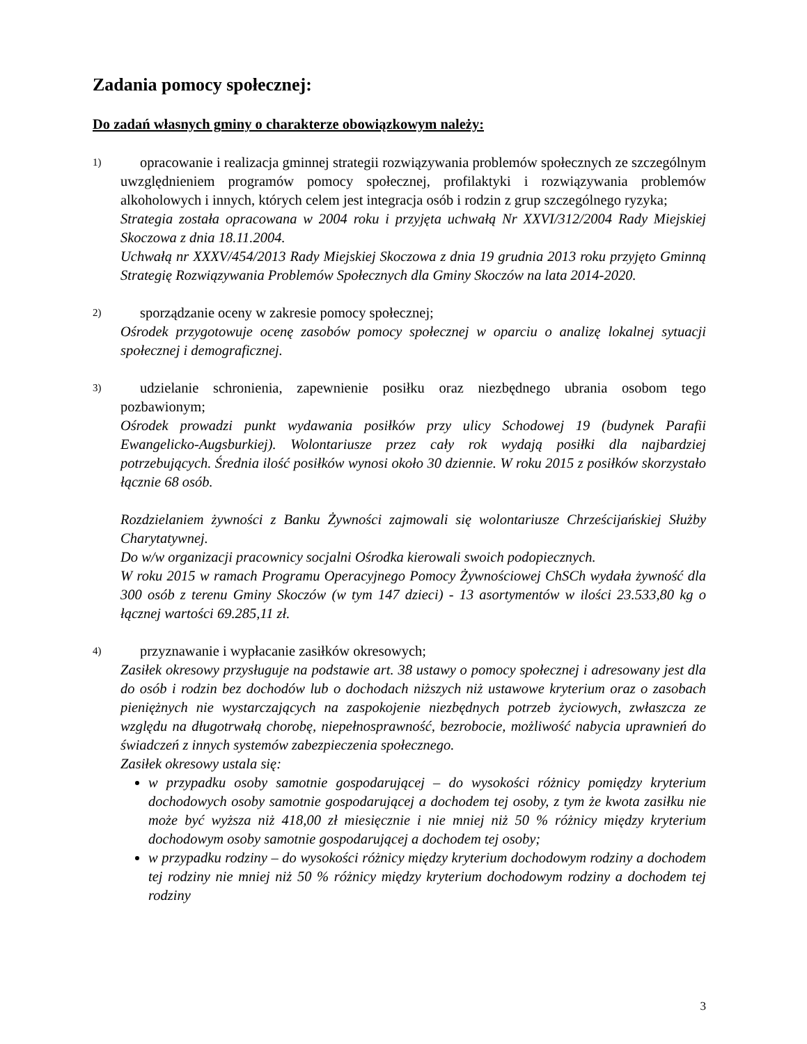Zadania pomocy społecznej:
Do zadań własnych gminy o charakterze obowiązkowym należy:
1)
opracowanie i realizacja gminnej strategii rozwiązywania problemów społecznych ze szczególnym uwzględnieniem programów pomocy społecznej, profilaktyki i rozwiązywania problemów alkoholowych i innych, których celem jest integracja osób i rodzin z grup szczególnego ryzyka;
Strategia została opracowana w 2004 roku i przyjęta uchwałą Nr XXVI/312/2004 Rady Miejskiej Skoczowa z dnia 18.11.2004.
Uchwałą nr XXXV/454/2013 Rady Miejskiej Skoczowa z dnia 19 grudnia 2013 roku przyjęto Gminną Strategię Rozwiązywania Problemów Społecznych dla Gminy Skoczów na lata 2014-2020.
2)
sporządzanie oceny w zakresie pomocy społecznej;
Ośrodek przygotowuje ocenę zasobów pomocy społecznej w oparciu o analizę lokalnej sytuacji społecznej i demograficznej.
3)
udzielanie schronienia, zapewnienie posiłku oraz niezbędnego ubrania osobom tego pozbawionym;
Ośrodek prowadzi punkt wydawania posiłków przy ulicy Schodowej 19 (budynek Parafii Ewangelicko-Augsburkiej). Wolontariusze przez cały rok wydają posiłki dla najbardziej potrzebujących. Średnia ilość posiłków wynosi około 30 dziennie. W roku 2015 z posiłków skorzystało łącznie 68 osób.
Rozdzielaniem żywności z Banku Żywności zajmowali się wolontariusze Chrześcijańskiej Służby Charytatywnej.
Do w/w organizacji pracownicy socjalni Ośrodka kierowali swoich podopiecznych.
W roku 2015 w ramach Programu Operacyjnego Pomocy Żywnościowej ChSCh wydała żywność dla 300 osób z terenu Gminy Skoczów (w tym 147 dzieci) - 13 asortymentów w ilości 23.533,80 kg o łącznej wartości 69.285,11 zł.
4)
przyznawanie i wypłacanie zasiłków okresowych;
Zasiłek okresowy przysługuje na podstawie art. 38 ustawy o pomocy społecznej i adresowany jest dla do osób i rodzin bez dochodów lub o dochodach niższych niż ustawowe kryterium oraz o zasobach pieniężnych nie wystarczających na zaspokojenie niezbędnych potrzeb życiowych, zwłaszcza ze względu na długotrwałą chorobę, niepełnosprawność, bezrobocie, możliwość nabycia uprawnień do świadczeń z innych systemów zabezpieczenia społecznego.
Zasiłek okresowy ustala się:
w przypadku osoby samotnie gospodarującej – do wysokości różnicy pomiędzy kryterium dochodowych osoby samotnie gospodarującej a dochodem tej osoby, z tym że kwota zasiłku nie może być wyższa niż 418,00 zł miesięcznie i nie mniej niż 50 % różnicy między kryterium dochodowym osoby samotnie gospodarującej a dochodem tej osoby;
w przypadku rodziny – do wysokości różnicy między kryterium dochodowym rodziny a dochodem tej rodziny nie mniej niż 50 % różnicy między kryterium dochodowym rodziny a dochodem tej rodziny
3